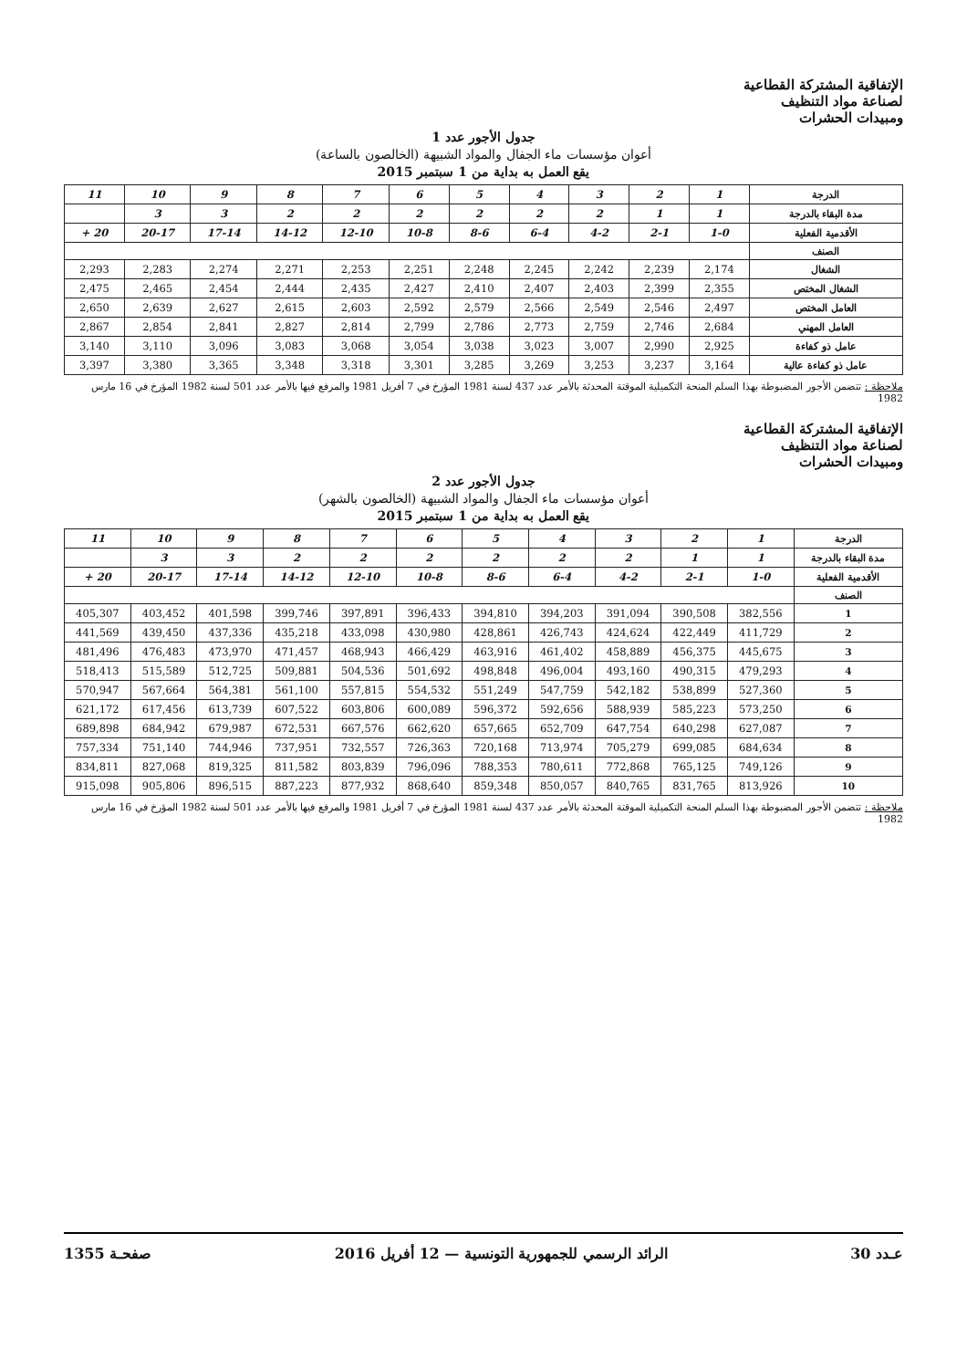الإتفاقية المشتركة القطاعية
لصناعة مواد التنظيف
ومبيدات الحشرات
جدول الأجور عدد 1
أعوان مؤسسات ماء الجفال والمواد الشبيهة (الخالصون بالساعة)
يقع العمل به بداية من 1 سبتمبر 2015
| الدرجة | 1 | 2 | 3 | 4 | 5 | 6 | 7 | 8 | 9 | 10 | 11 |
| مدة البقاء بالدرجة | 1 | 1 | 2 | 2 | 2 | 2 | 2 | 2 | 3 | 3 | |
| الأقدمية الفعلية | 1-0 | 2-1 | 4-2 | 6-4 | 8-6 | 10-8 | 12-10 | 14-12 | 17-14 | 20-17 | 20 + |
| الصنف | | | | | | | | | | | |
| الشغال | 2,174 | 2,239 | 2,242 | 2,245 | 2,248 | 2,251 | 2,253 | 2,271 | 2,274 | 2,283 | 2,293 |
| الشغال المختص | 2,355 | 2,399 | 2,403 | 2,407 | 2,410 | 2,427 | 2,435 | 2,444 | 2,454 | 2,465 | 2,475 |
| العامل المختص | 2,497 | 2,546 | 2,549 | 2,566 | 2,579 | 2,592 | 2,603 | 2,615 | 2,627 | 2,639 | 2,650 |
| العامل المهني | 2,684 | 2,746 | 2,759 | 2,773 | 2,786 | 2,799 | 2,814 | 2,827 | 2,841 | 2,854 | 2,867 |
| عامل ذو كفاءة | 2,925 | 2,990 | 3,007 | 3,023 | 3,038 | 3,054 | 3,068 | 3,083 | 3,096 | 3,110 | 3,140 |
| عامل ذو كفاءة عالية | 3,164 | 3,237 | 3,253 | 3,269 | 3,285 | 3,301 | 3,318 | 3,348 | 3,365 | 3,380 | 3,397 |
ملاحظة : تتضمن الأجور المضبوطة بهذا السلم المنحة التكميلية الموقتة المحدثة بالأمر عدد 437 لسنة 1981 المؤرخ في 7 أفريل 1981 والمرفع فيها بالأمر عدد 501 لسنة 1982 المؤرخ في 16 مارس 1982
الإتفاقية المشتركة القطاعية
لصناعة مواد التنظيف
ومبيدات الحشرات
جدول الأجور عدد 2
أعوان مؤسسات ماء الجفال والمواد الشبيهة (الخالصون بالشهر)
يقع العمل به بداية من 1 سبتمبر 2015
| الدرجة | 1 | 2 | 3 | 4 | 5 | 6 | 7 | 8 | 9 | 10 | 11 |
| مدة البقاء بالدرجة | 1 | 1 | 2 | 2 | 2 | 2 | 2 | 2 | 3 | 3 | |
| الأقدمية الفعلية | 1-0 | 2-1 | 4-2 | 6-4 | 8-6 | 10-8 | 12-10 | 14-12 | 17-14 | 20-17 | 20 + |
| الصنف | | | | | | | | | | | |
| 1 | 382,556 | 390,508 | 391,094 | 394,203 | 394,810 | 396,433 | 397,891 | 399,746 | 401,598 | 403,452 | 405,307 |
| 2 | 411,729 | 422,449 | 424,624 | 426,743 | 428,861 | 430,980 | 433,098 | 435,218 | 437,336 | 439,450 | 441,569 |
| 3 | 445,675 | 456,375 | 458,889 | 461,402 | 463,916 | 466,429 | 468,943 | 471,457 | 473,970 | 476,483 | 481,496 |
| 4 | 479,293 | 490,315 | 493,160 | 496,004 | 498,848 | 501,692 | 504,536 | 509,881 | 512,725 | 515,589 | 518,413 |
| 5 | 527,360 | 538,899 | 542,182 | 547,759 | 551,249 | 554,532 | 557,815 | 561,100 | 564,381 | 567,664 | 570,947 |
| 6 | 573,250 | 585,223 | 588,939 | 592,656 | 596,372 | 600,089 | 603,806 | 607,522 | 613,739 | 617,456 | 621,172 |
| 7 | 627,087 | 640,298 | 647,754 | 652,709 | 657,665 | 662,620 | 667,576 | 672,531 | 679,987 | 684,942 | 689,898 |
| 8 | 684,634 | 699,085 | 705,279 | 713,974 | 720,168 | 726,363 | 732,557 | 737,951 | 744,946 | 751,140 | 757,334 |
| 9 | 749,126 | 765,125 | 772,868 | 780,611 | 788,353 | 796,096 | 803,839 | 811,582 | 819,325 | 827,068 | 834,811 |
| 10 | 813,926 | 831,765 | 840,765 | 850,057 | 859,348 | 868,640 | 877,932 | 887,223 | 896,515 | 905,806 | 915,098 |
ملاحظة : تتضمن الأجور المضبوطة بهذا السلم المنحة التكميلية الموقتة المحدثة بالأمر عدد 437 لسنة 1981 المؤرخ في 7 أفريل 1981 والمرفع فيها بالأمر عدد 501 لسنة 1982 المؤرخ في 16 مارس 1982
عـدد 30 الرائد الرسمي للجمهورية التونسية — 12 أفريل 2016 صفحـة 1355